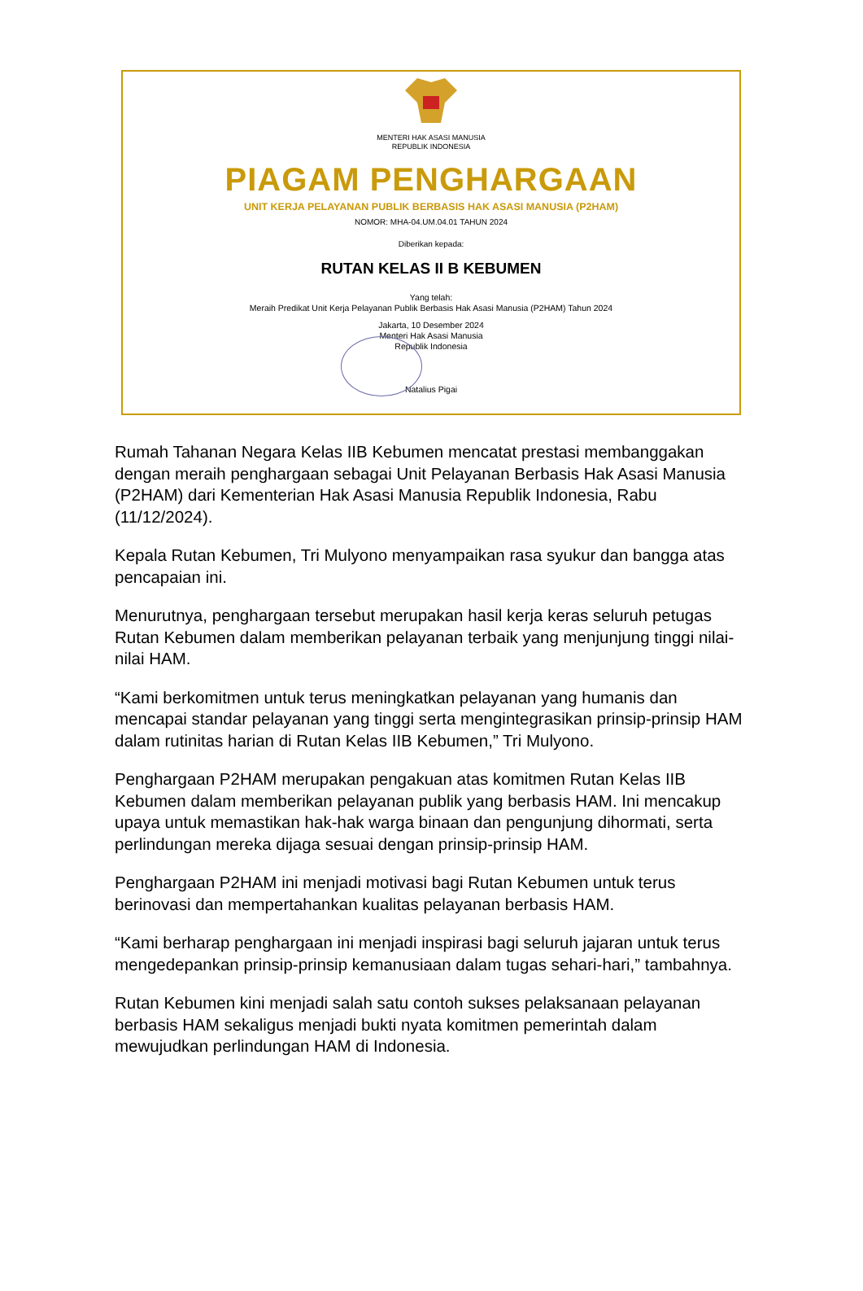MENTERI HAK ASASI MANUSIA
REPUBLIK INDONESIA
PIAGAM PENGHARGAAN
UNIT KERJA PELAYANAN PUBLIK BERBASIS HAK ASASI MANUSIA (P2HAM)
NOMOR: MHA-04.UM.04.01 TAHUN 2024
Diberikan kepada:
RUTAN KELAS II B KEBUMEN
Yang telah:
Meraih Predikat Unit Kerja Pelayanan Publik Berbasis Hak Asasi Manusia (P2HAM) Tahun 2024
Jakarta, 10 Desember 2024
Menteri Hak Asasi Manusia
Republik Indonesia
Natalius Pigai
Rumah Tahanan Negara Kelas IIB Kebumen mencatat prestasi membanggakan dengan meraih penghargaan sebagai Unit Pelayanan Berbasis Hak Asasi Manusia (P2HAM) dari Kementerian Hak Asasi Manusia Republik Indonesia, Rabu (11/12/2024).
Kepala Rutan Kebumen, Tri Mulyono menyampaikan rasa syukur dan bangga atas pencapaian ini.
Menurutnya, penghargaan tersebut merupakan hasil kerja keras seluruh petugas Rutan Kebumen dalam memberikan pelayanan terbaik yang menjunjung tinggi nilai-nilai HAM.
“Kami berkomitmen untuk terus meningkatkan pelayanan yang humanis dan mencapai standar pelayanan yang tinggi serta mengintegrasikan prinsip-prinsip HAM dalam rutinitas harian di Rutan Kelas IIB Kebumen,” Tri Mulyono.
Penghargaan P2HAM merupakan pengakuan atas komitmen Rutan Kelas IIB Kebumen dalam memberikan pelayanan publik yang berbasis HAM. Ini mencakup upaya untuk memastikan hak-hak warga binaan dan pengunjung dihormati, serta perlindungan mereka dijaga sesuai dengan prinsip-prinsip HAM.
Penghargaan P2HAM ini menjadi motivasi bagi Rutan Kebumen untuk terus berinovasi dan mempertahankan kualitas pelayanan berbasis HAM.
“Kami berharap penghargaan ini menjadi inspirasi bagi seluruh jajaran untuk terus mengedepankan prinsip-prinsip kemanusiaan dalam tugas sehari-hari,” tambahnya.
Rutan Kebumen kini menjadi salah satu contoh sukses pelaksanaan pelayanan berbasis HAM sekaligus menjadi bukti nyata komitmen pemerintah dalam mewujudkan perlindungan HAM di Indonesia.